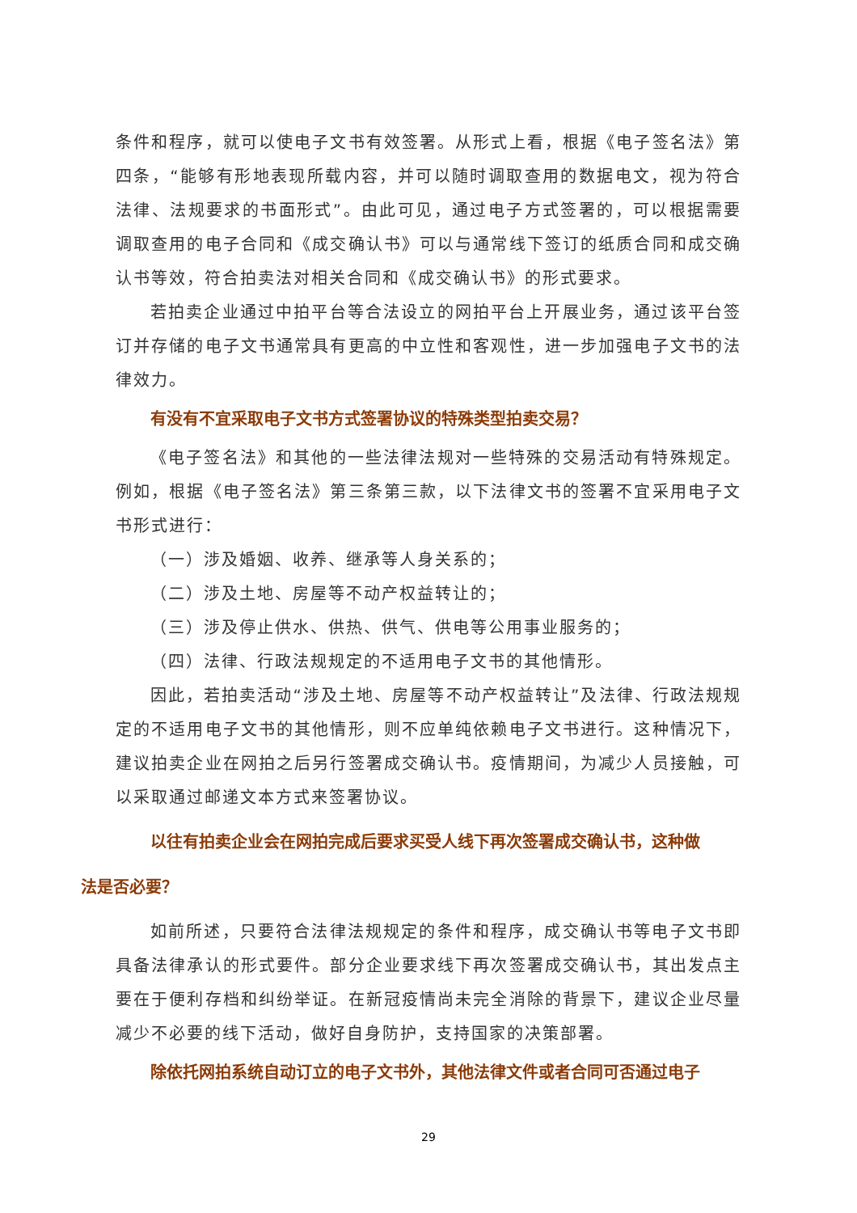条件和程序，就可以使电子文书有效签署。从形式上看，根据《电子签名法》第四条，“能够有形地表现所载内容，并可以随时调取查用的数据电文，视为符合法律、法规要求的书面形式”。由此可见，通过电子方式签署的，可以根据需要调取查用的电子合同和《成交确认书》可以与通常线下签订的纸质合同和成交确认书等效，符合拍卖法对相关合同和《成交确认书》的形式要求。
若拍卖企业通过中拍平台等合法设立的网拍平台上开展业务，通过该平台签订并存储的电子文书通常具有更高的中立性和客观性，进一步加强电子文书的法律效力。
有没有不宜采取电子文书方式签署协议的特殊类型拍卖交易？
《电子签名法》和其他的一些法律法规对一些特殊的交易活动有特殊规定。例如，根据《电子签名法》第三条第三款，以下法律文书的签署不宜采用电子文书形式进行：
（一）涉及婚姻、收养、继承等人身关系的；
（二）涉及土地、房屋等不动产权益转让的；
（三）涉及停止供水、供热、供气、供电等公用事业服务的；
（四）法律、行政法规规定的不适用电子文书的其他情形。
因此，若拍卖活动“涉及土地、房屋等不动产权益转让”及法律、行政法规规定的不适用电子文书的其他情形，则不应单纯依赖电子文书进行。这种情况下，建议拍卖企业在网拍之后另行签署成交确认书。疫情期间，为减少人员接触，可以采取通过邮递文本方式来签署协议。
以往有拍卖企业会在网拍完成后要求买受人线下再次签署成交确认书，这种做
法是否必要？
如前所述，只要符合法律法规规定的条件和程序，成交确认书等电子文书即具备法律承认的形式要件。部分企业要求线下再次签署成交确认书，其出发点主要在于便利存档和纠纷举证。在新冠疫情尚未完全消除的背景下，建议企业尽量减少不必要的线下活动，做好自身防护，支持国家的决策部署。
除依托网拍系统自动订立的电子文书外，其他法律文件或者合同可否通过电子
29